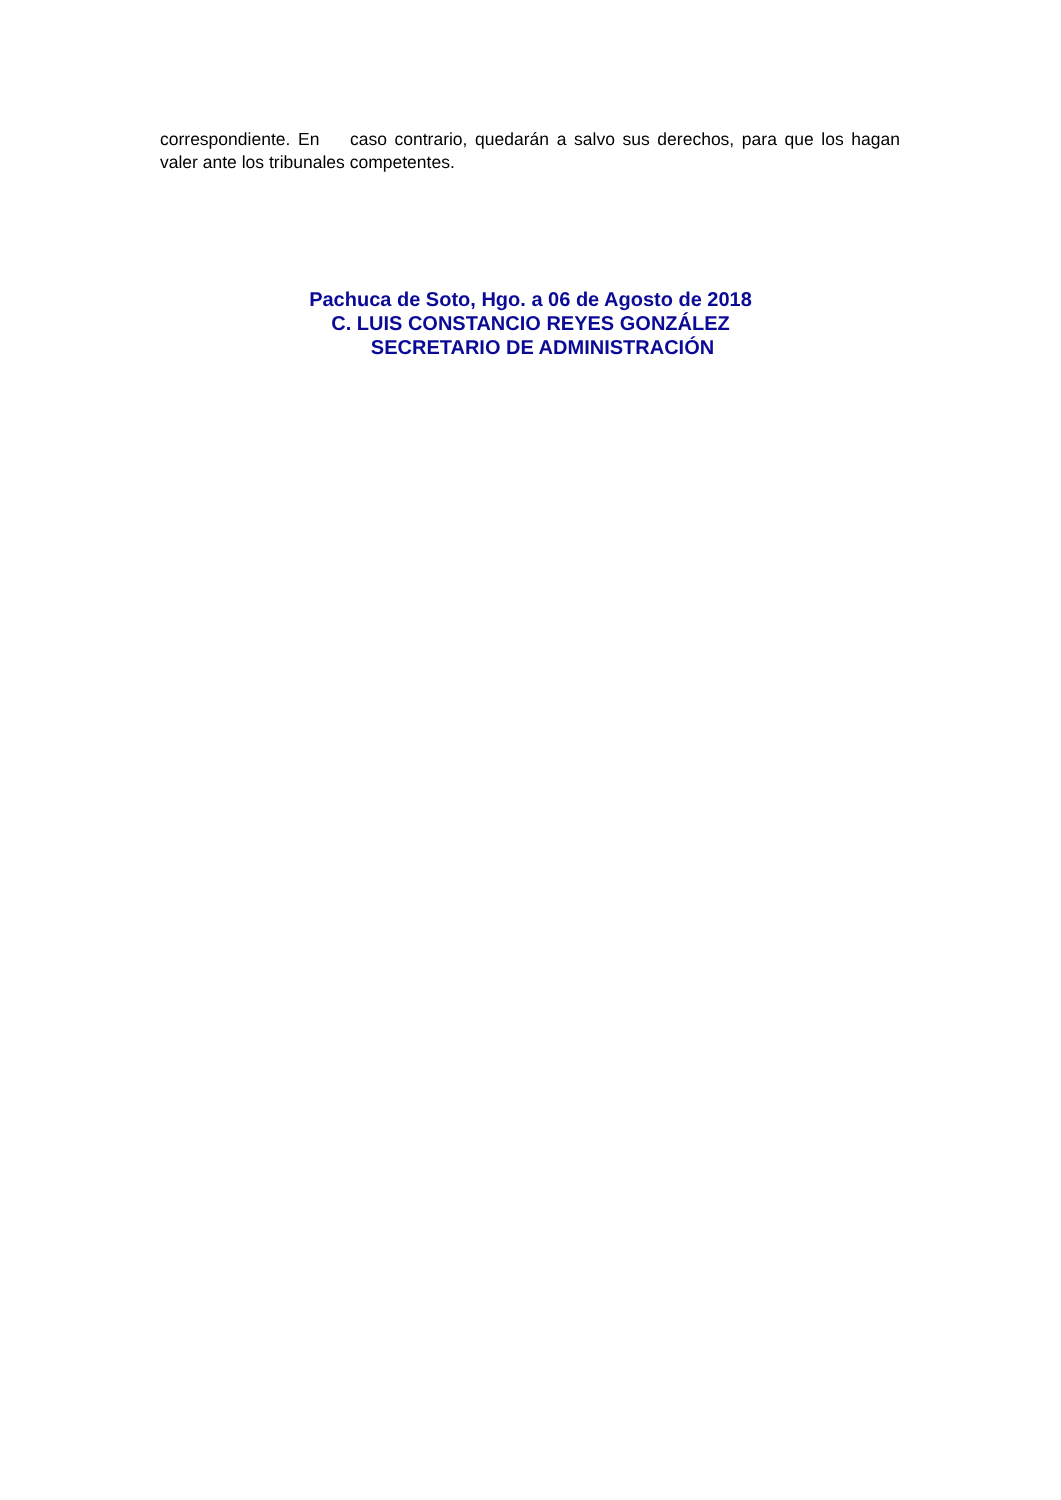correspondiente. En caso contrario, quedarán a salvo sus derechos, para que los hagan valer ante los tribunales competentes.
Pachuca de Soto, Hgo. a 06 de Agosto de 2018
C. LUIS CONSTANCIO REYES GONZÁLEZ
SECRETARIO DE ADMINISTRACIÓN